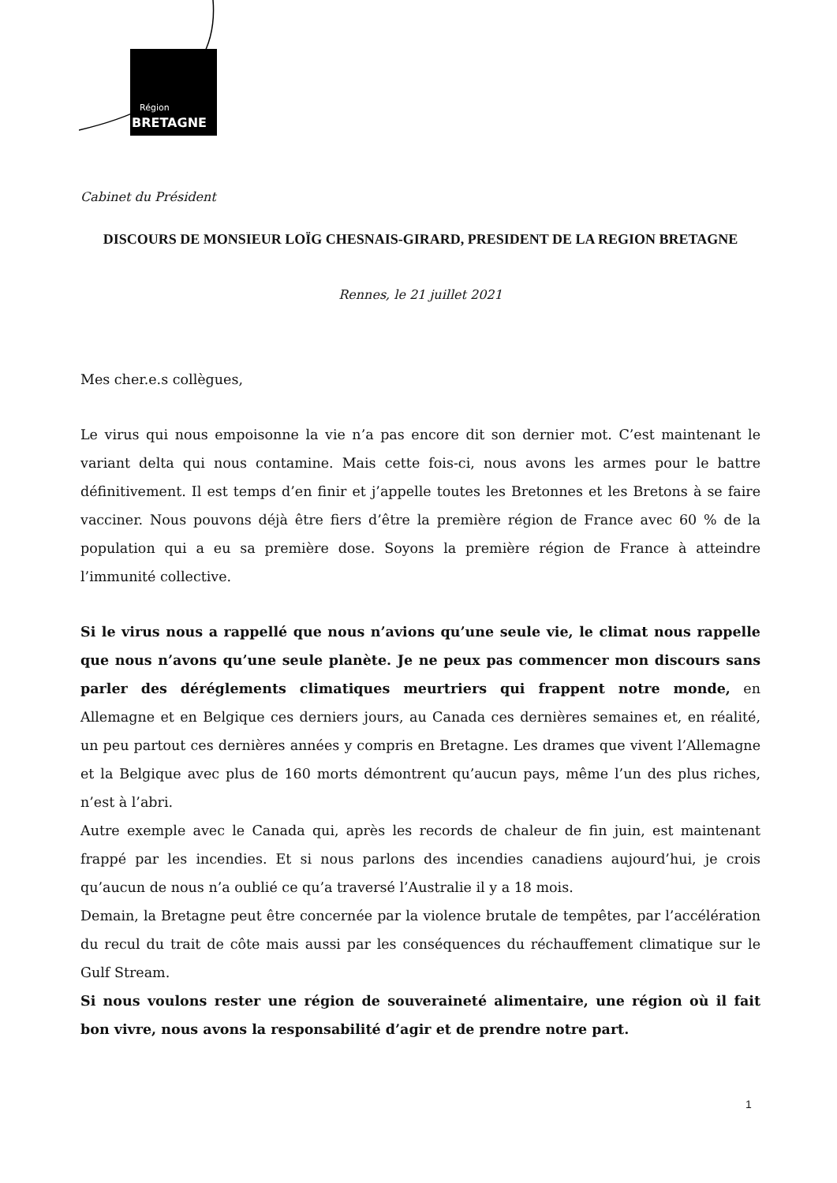Région
BRETAGNE
Cabinet du Président
DISCOURS DE MONSIEUR LOÏG CHESNAIS-GIRARD, PRESIDENT DE LA REGION BRETAGNE
Rennes, le 21 juillet 2021
Mes cher.e.s collègues,
Le virus qui nous empoisonne la vie n’a pas encore dit son dernier mot. C’est maintenant le variant delta qui nous contamine. Mais cette fois-ci, nous avons les armes pour le battre définitivement. Il est temps d’en finir et j’appelle toutes les Bretonnes et les Bretons à se faire vacciner. Nous pouvons déjà être fiers d’être la première région de France avec 60 % de la population qui a eu sa première dose. Soyons la première région de France à atteindre l’immunité collective.
Si le virus nous a rappellé que nous n’avions qu’une seule vie, le climat nous rappelle que nous n’avons qu’une seule planète. Je ne peux pas commencer mon discours sans parler des déréglements climatiques meurtriers qui frappent notre monde, en Allemagne et en Belgique ces derniers jours, au Canada ces dernières semaines et, en réalité, un peu partout ces dernières années y compris en Bretagne. Les drames que vivent l’Allemagne et la Belgique avec plus de 160 morts démontrent qu’aucun pays, même l’un des plus riches, n’est à l’abri.
Autre exemple avec le Canada qui, après les records de chaleur de fin juin, est maintenant frappé par les incendies. Et si nous parlons des incendies canadiens aujourd’hui, je crois qu’aucun de nous n’a oublié ce qu’a traversé l’Australie il y a 18 mois.
Demain, la Bretagne peut être concernée par la violence brutale de tempêtes, par l’accélération du recul du trait de côte mais aussi par les conséquences du réchauffement climatique sur le Gulf Stream.
Si nous voulons rester une région de souveraineté alimentaire, une région où il fait bon vivre, nous avons la responsabilité d’agir et de prendre notre part.
1